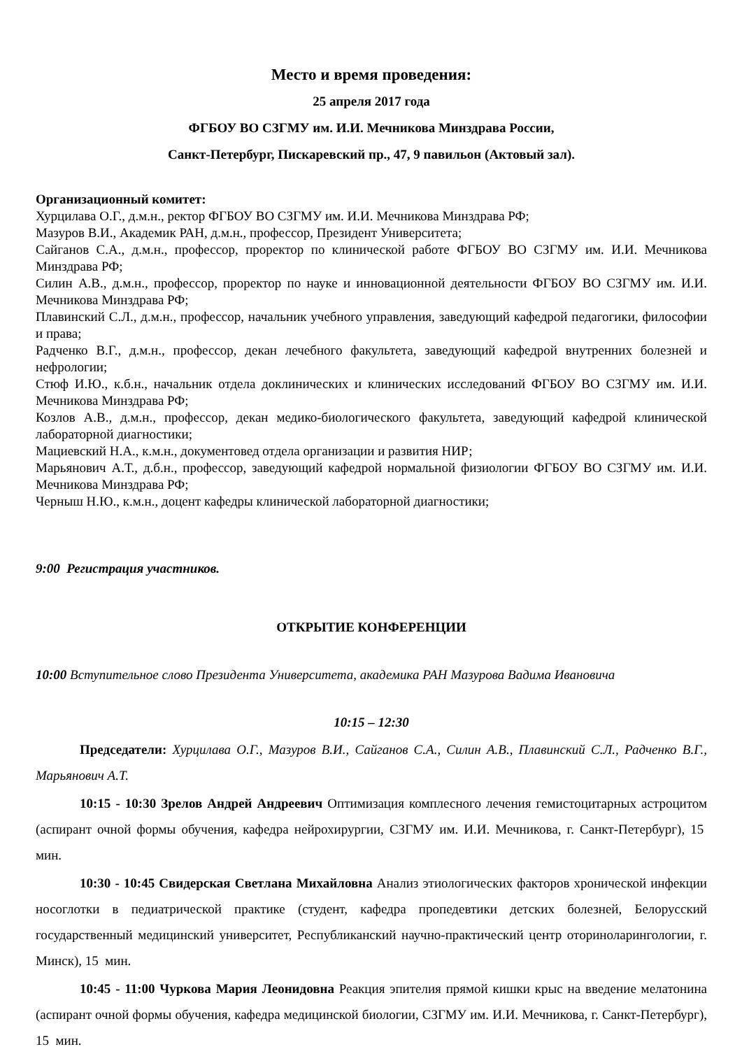Место и время проведения:
25 апреля 2017 года
ФГБОУ ВО СЗГМУ им. И.И. Мечникова Минздрава России,
Санкт-Петербург, Пискаревский пр., 47, 9 павильон (Актовый зал).
Организационный комитет:
Хурцилава О.Г., д.м.н., ректор ФГБОУ ВО СЗГМУ им. И.И. Мечникова Минздрава РФ;
Мазуров В.И., Академик РАН, д.м.н., профессор, Президент Университета;
Сайганов С.А., д.м.н., профессор, проректор по клинической работе ФГБОУ ВО СЗГМУ им. И.И. Мечникова Минздрава РФ;
Силин А.В., д.м.н., профессор, проректор по науке и инновационной деятельности ФГБОУ ВО СЗГМУ им. И.И. Мечникова Минздрава РФ;
Плавинский С.Л., д.м.н., профессор, начальник учебного управления, заведующий кафедрой педагогики, философии и права;
Радченко В.Г., д.м.н., профессор, декан лечебного факультета, заведующий кафедрой внутренних болезней и нефрологии;
Стюф И.Ю., к.б.н., начальник отдела доклинических и клинических исследований ФГБОУ ВО СЗГМУ им. И.И. Мечникова Минздрава РФ;
Козлов А.В., д.м.н., профессор, декан медико-биологического факультета, заведующий кафедрой клинической лабораторной диагностики;
Мациевский Н.А., к.м.н., документовед отдела организации и развития НИР;
Марьянович А.Т., д.б.н., профессор, заведующий кафедрой нормальной физиологии ФГБОУ ВО СЗГМУ им. И.И. Мечникова Минздрава РФ;
Черныш Н.Ю., к.м.н., доцент кафедры клинической лабораторной диагностики;
9:00 Регистрация участников.
ОТКРЫТИЕ КОНФЕРЕНЦИИ
10:00 Вступительное слово Президента Университета, академика РАН Мазурова Вадима Ивановича
10:15 – 12:30
Председатели: Хурцилава О.Г., Мазуров В.И., Сайганов С.А., Силин А.В., Плавинский С.Л., Радченко В.Г., Марьянович А.Т.
10:15 - 10:30 Зрелов Андрей Андреевич Оптимизация комплесного лечения гемистоцитарных астроцитом (аспирант очной формы обучения, кафедра нейрохирургии, СЗГМУ им. И.И. Мечникова, г. Санкт-Петербург), 15 мин.
10:30 - 10:45 Свидерская Светлана Михайловна Анализ этиологических факторов хронической инфекции носоглотки в педиатрической практике (студент, кафедра пропедевтики детских болезней, Белорусский государственный медицинский университет, Республиканский научно-практический центр оториноларингологии, г. Минск), 15 мин.
10:45 - 11:00 Чуркова Мария Леонидовна Реакция эпителия прямой кишки крыс на введение мелатонина (аспирант очной формы обучения, кафедра медицинской биологии, СЗГМУ им. И.И. Мечникова, г. Санкт-Петербург), 15 мин.